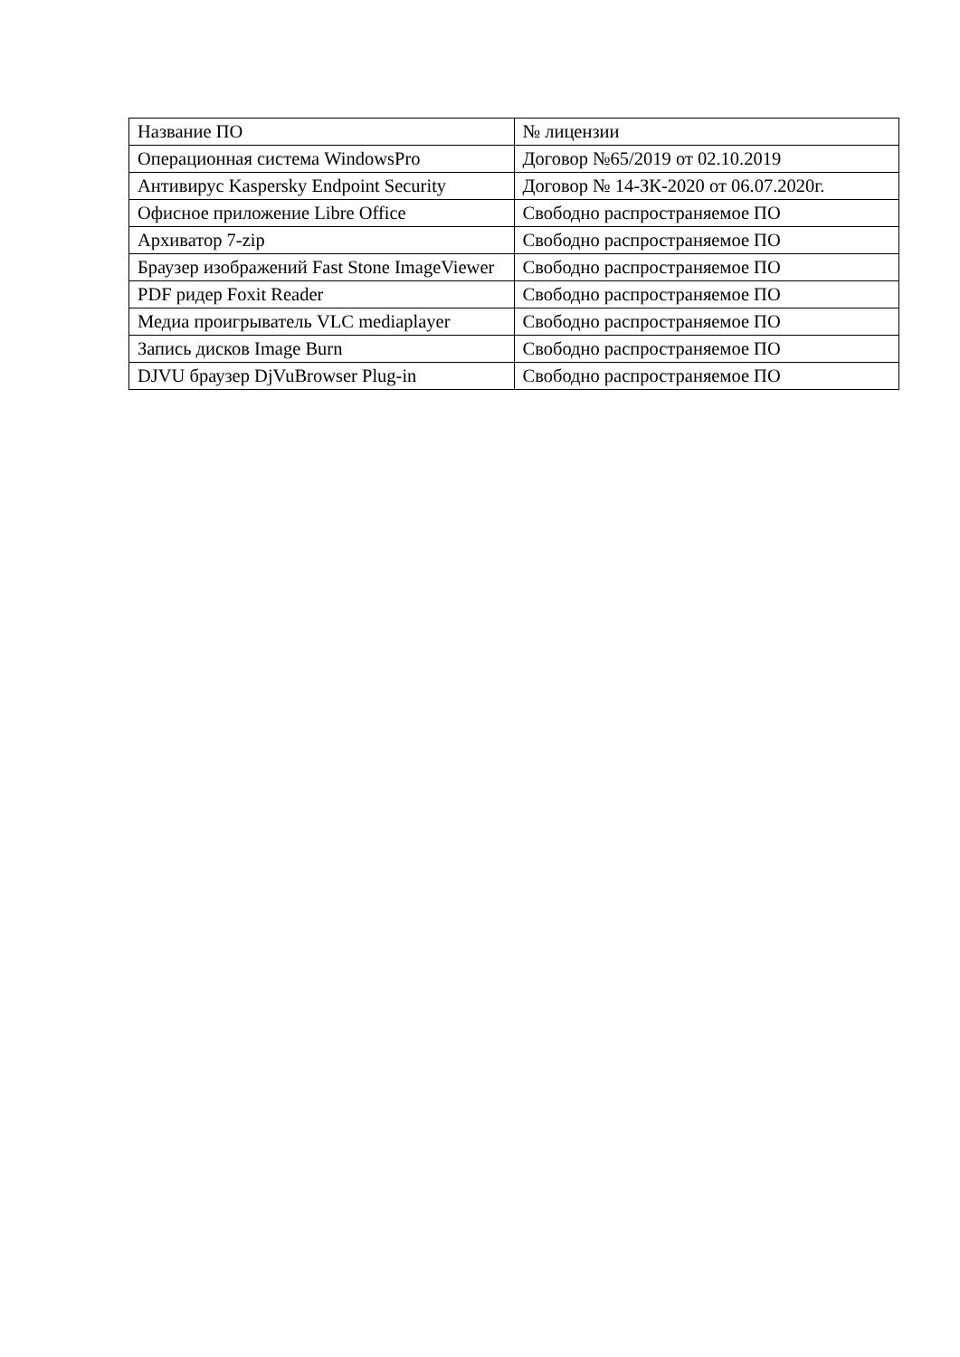| Название ПО | № лицензии |
| Операционная система WindowsPro | Договор №65/2019 от 02.10.2019 |
| Антивирус Kaspersky Endpoint Security | Договор № 14-ЗК-2020 от 06.07.2020г. |
| Офисное приложение Libre Office | Свободно распространяемое ПО |
| Архиватор 7-zip | Свободно распространяемое ПО |
| Браузер изображений Fast Stone ImageViewer | Свободно распространяемое ПО |
| PDF ридер Foxit Reader | Свободно распространяемое ПО |
| Медиа проигрыватель VLC mediaplayer | Свободно распространяемое ПО |
| Запись дисков Image Burn | Свободно распространяемое ПО |
| DJVU браузер DjVuBrowser Plug-in | Свободно распространяемое ПО |